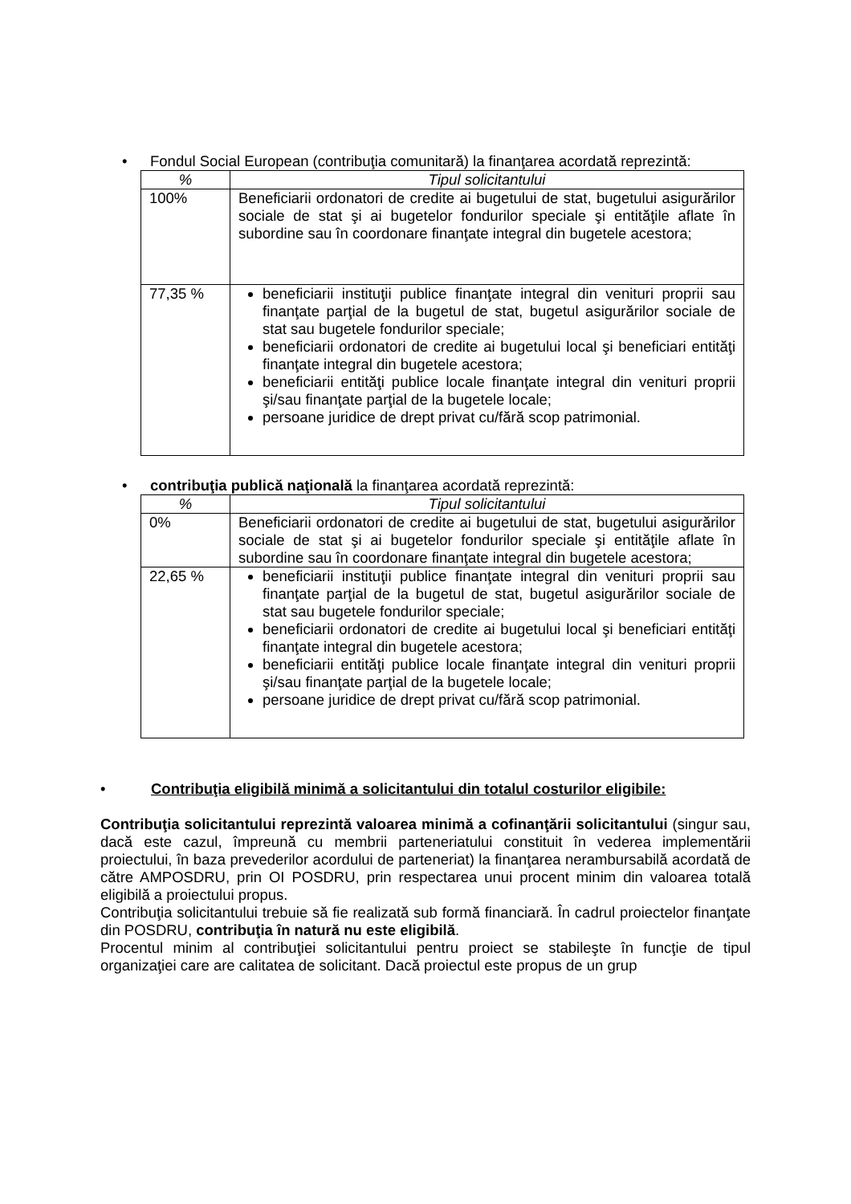• Fondul Social European (contribuţia comunitară) la finanţarea acordată reprezintă:
| % | Tipul solicitantului |
| --- | --- |
| 100% | Beneficiarii ordonatori de credite ai bugetului de stat, bugetului asigurărilor sociale de stat şi ai bugetelor fondurilor speciale şi entităţile aflate în subordine sau în coordonare finanţate integral din bugetele acestora; |
| 77,35 % | beneficiarii instituţii publice finanţate integral din venituri proprii sau finanţate parţial de la bugetul de stat, bugetul asigurărilor sociale de stat sau bugetele fondurilor speciale; beneficiarii ordonatori de credite ai bugetului local şi beneficiari entităţi finanţate integral din bugetele acestora; beneficiarii entităţi publice locale finanţate integral din venituri proprii şi/sau finanţate parţial de la bugetele locale; persoane juridice de drept privat cu/fără scop patrimonial. |
• contribuţia publică naţională la finanţarea acordată reprezintă:
| % | Tipul solicitantului |
| --- | --- |
| 0% | Beneficiarii ordonatori de credite ai bugetului de stat, bugetului asigurărilor sociale de stat şi ai bugetelor fondurilor speciale şi entităţile aflate în subordine sau în coordonare finanţate integral din bugetele acestora; |
| 22,65 % | beneficiarii instituţii publice finanţate integral din venituri proprii sau finanţate parţial de la bugetul de stat, bugetul asigurărilor sociale de stat sau bugetele fondurilor speciale; beneficiarii ordonatori de credite ai bugetului local şi beneficiari entităţi finanţate integral din bugetele acestora; beneficiarii entităţi publice locale finanţate integral din venituri proprii şi/sau finanţate parţial de la bugetele locale; persoane juridice de drept privat cu/fără scop patrimonial. |
• Contribuţia eligibilă minimă a solicitantului din totalul costurilor eligibile:
Contribuţia solicitantului reprezintă valoarea minimă a cofinanţării solicitantului (singur sau, dacă este cazul, împreună cu membrii parteneriatului constituit în vederea implementării proiectului, în baza prevederilor acordului de parteneriat) la finanţarea nerambursabilă acordată de către AMPOSDRU, prin OI POSDRU, prin respectarea unui procent minim din valoarea totală eligibilă a proiectului propus.
Contribuţia solicitantului trebuie să fie realizată sub formă financiară. În cadrul proiectelor finanţate din POSDRU, contribuţia în natură nu este eligibilă.
Procentul minim al contribuţiei solicitantului pentru proiect se stabileşte în funcţie de tipul organizaţiei care are calitatea de solicitant. Dacă proiectul este propus de un grup